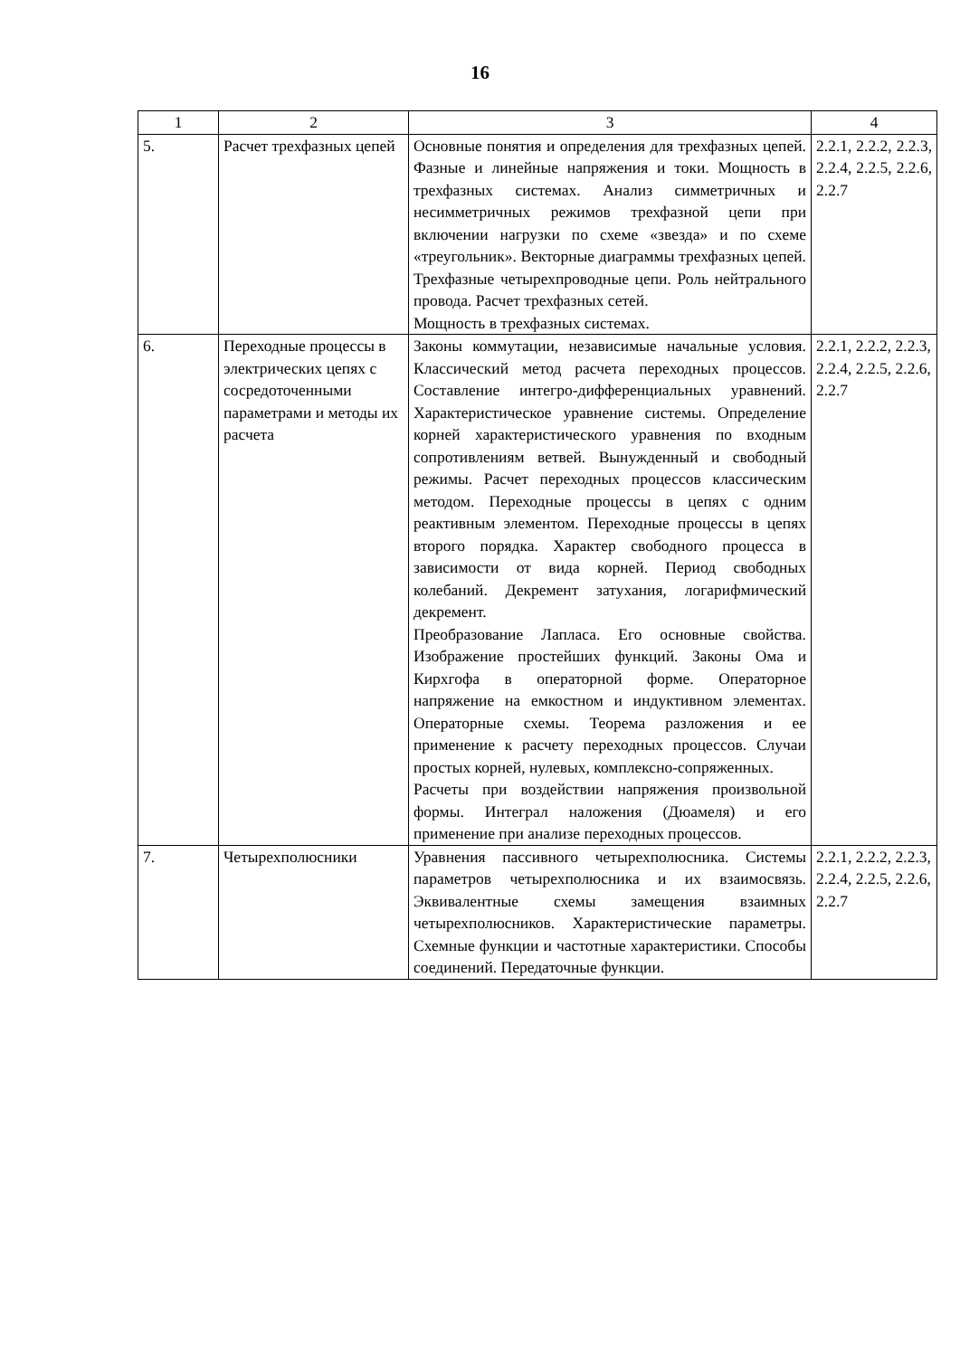16
| 1 | 2 | 3 | 4 |
| --- | --- | --- | --- |
| 5. | Расчет трехфазных цепей | Основные понятия и определения для трехфазных цепей. Фазные и линейные напряжения и токи. Мощность в трехфазных системах. Анализ симметричных и несимметричных режимов трехфазной цепи при включении нагрузки по схеме «звезда» и по схеме «треугольник». Векторные диаграммы трехфазных цепей. Трехфазные четырехпроводные цепи. Роль нейтрального провода. Расчет трехфазных сетей. Мощность в трехфазных системах. | 2.2.1, 2.2.2, 2.2.3, 2.2.4, 2.2.5, 2.2.6, 2.2.7 |
| 6. | Переходные процессы в электрических цепях с сосредоточенными параметрами и методы их расчета | Законы коммутации, независимые начальные условия. Классический метод расчета переходных процессов. Составление интегро-дифференциальных уравнений. Характеристическое уравнение системы. Определение корней характеристического уравнения по входным сопротивлениям ветвей. Вынужденный и свободный режимы. Расчет переходных процессов классическим методом. Переходные процессы в цепях с одним реактивным элементом. Переходные процессы в цепях второго порядка. Характер свободного процесса в зависимости от вида корней. Период свободных колебаний. Декремент затухания, логарифмический декремент. Преобразование Лапласа. Его основные свойства. Изображение простейших функций. Законы Ома и Кирхгофа в операторной форме. Операторное напряжение на емкостном и индуктивном элементах. Операторные схемы. Теорема разложения и ее применение к расчету переходных процессов. Случаи простых корней, нулевых, комплексно-сопряженных. Расчеты при воздействии напряжения произвольной формы. Интеграл наложения (Дюамеля) и его применение при анализе переходных процессов. | 2.2.1, 2.2.2, 2.2.3, 2.2.4, 2.2.5, 2.2.6, 2.2.7 |
| 7. | Четырехполюсники | Уравнения пассивного четырехполюсника. Системы параметров четырехполюсника и их взаимосвязь. Эквивалентные схемы замещения взаимных четырехполюсников. Характеристические параметры. Схемные функции и частотные характеристики. Способы соединений. Передаточные функции. | 2.2.1, 2.2.2, 2.2.3, 2.2.4, 2.2.5, 2.2.6, 2.2.7 |